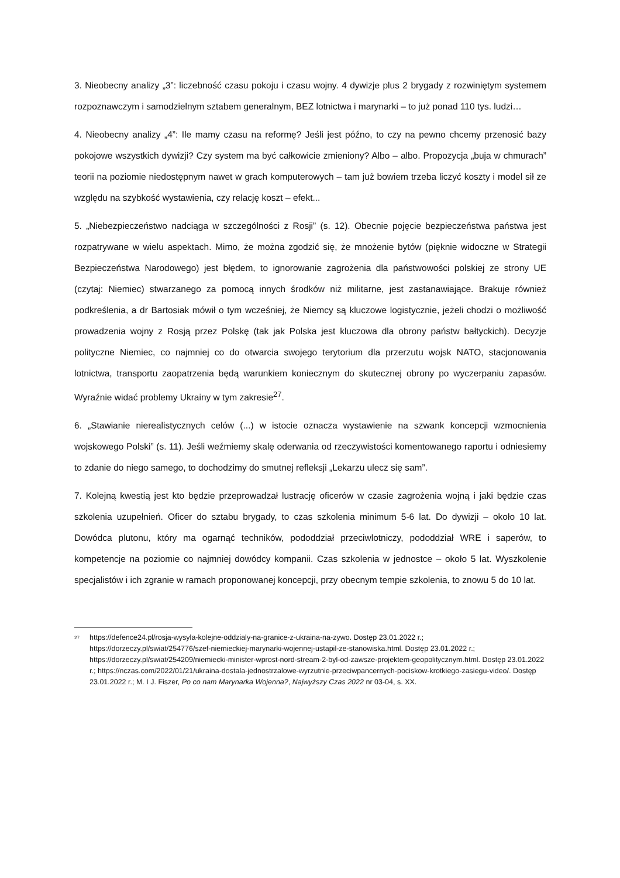3. Nieobecny analizy „3”: liczebność czasu pokoju i czasu wojny. 4 dywizje plus 2 brygady z rozwiniętym systemem rozpoznawczym i samodzielnym sztabem generalnym, BEZ lotnictwa i marynarki – to już ponad 110 tys. ludzi…
4. Nieobecny analizy „4”: Ile mamy czasu na reformę? Jeśli jest późno, to czy na pewno chcemy przenosić bazy pokojowe wszystkich dywizji? Czy system ma być całkowicie zmieniony? Albo – albo. Propozycja „buja w chmurach” teorii na poziomie niedostępnym nawet w grach komputerowych – tam już bowiem trzeba liczyć koszty i model sił ze względu na szybkość wystawienia, czy relację koszt – efekt...
5. „Niebezpieczeństwo nadciąga w szczególności z Rosji” (s. 12). Obecnie pojęcie bezpieczeństwa państwa jest rozpatrywane w wielu aspektach. Mimo, że można zgodzić się, że mnożenie bytów (pięknie widoczne w Strategii Bezpieczeństwa Narodowego) jest błędem, to ignorowanie zagrożenia dla państwowości polskiej ze strony UE (czytaj: Niemiec) stwarzanego za pomocą innych środków niż militarne, jest zastanawiające. Brakuje również podkreślenia, a dr Bartosiak mówił o tym wcześniej, że Niemcy są kluczowe logistycznie, jeżeli chodzi o możliwość prowadzenia wojny z Rosją przez Polskę (tak jak Polska jest kluczowa dla obrony państw bałtyckich). Decyzje polityczne Niemiec, co najmniej co do otwarcia swojego terytorium dla przerzutu wojsk NATO, stacjonowania lotnictwa, transportu zaopatrzenia będą warunkiem koniecznym do skutecznej obrony po wyczerpaniu zapasów. Wyraźnie widać problemy Ukrainy w tym zakresie<sup>27</sup>.
6. „Stawianie nierealistycznych celów (...) w istocie oznacza wystawienie na szwank koncepcji wzmocnienia wojskowego Polski” (s. 11). Jeśli weźmiemy skalę oderwania od rzeczywistości komentowanego raportu i odniesiemy to zdanie do niego samego, to dochodzimy do smutnej refleksji „Lekarzu ulecz się sam”.
7. Kolejną kwestią jest kto będzie przeprowadzał lustrację oficerów w czasie zagrożenia wojną i jaki będzie czas szkolenia uzupełnień. Oficer do sztabu brygady, to czas szkolenia minimum 5-6 lat. Do dywizji – około 10 lat. Dowódca plutonu, który ma ogarnąć techników, pododdział przeciwlotniczy, pododdział WRE i saperów, to kompetencje na poziomie co najmniej dowódcy kompanii. Czas szkolenia w jednostce – około 5 lat. Wyszkolenie specjalistów i ich zgranie w ramach proponowanej koncepcji, przy obecnym tempie szkolenia, to znowu 5 do 10 lat.
<sup>27</sup>
https://defence24.pl/rosja-wysyla-kolejne-oddzialy-na-granice-z-ukraina-na-zywo. Dostęp 23.01.2022 r.; https://dorzeczy.pl/swiat/254776/szef-niemieckiej-marynarki-wojennej-ustapil-ze-stanowiska.html. Dostęp 23.01.2022 r.; https://dorzeczy.pl/swiat/254209/niemiecki-minister-wprost-nord-stream-2-byl-od-zawsze-projektem-geopolitycznym.html. Dostęp 23.01.2022 r.; https://nczas.com/2022/01/21/ukraina-dostala-jednostrzalowe-wyrzutnie-przeciwpancernych-pociskow-krotkiego-zasiegu-video/. Dostęp 23.01.2022 r.; M. I J. Fiszer, Po co nam Marynarka Wojenna?, Najwyższy Czas 2022 nr 03-04, s. XX.